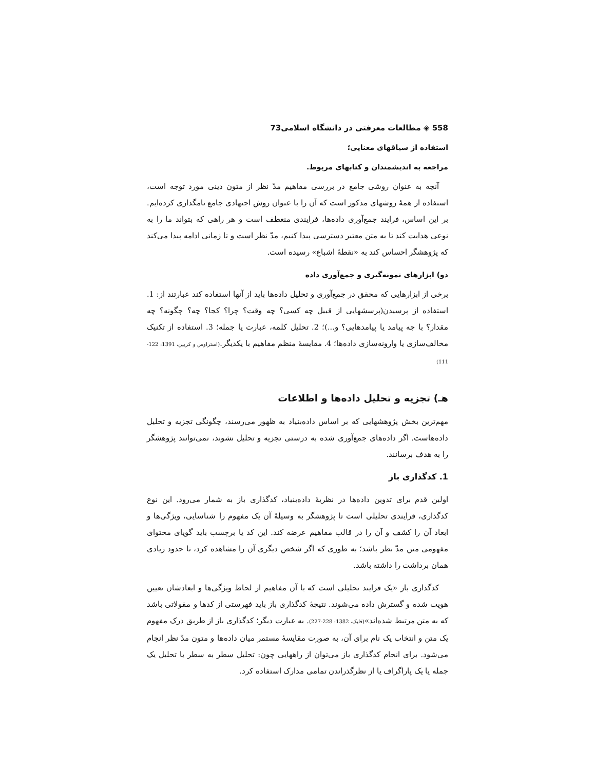558 ◈ مطالعات معرفتی در دانشگاه اسلامی73
استفاده از سیاقهای معنایی؛
مراجعه به اندیشمندان و کتابهای مربوط.
آنچه به عنوان روشی جامع در بررسی مفاهیم مدّ نظر از متون دینی مورد توجه است، استفاده از همۀ روشهای مذکور است که آن را با عنوان روش اجتهادی جامع نامگذاری کرده‌ایم. بر این اساس، فرایند جمع‌آوری داده‌ها، فرایندی منعطف است و هر راهی که بتواند ما را به نوعی هدایت کند تا به متن معتبر دسترسی پیدا کنیم، مدّ نظر است و تا زمانی ادامه پیدا می‌کند که پژوهشگر احساس کند به «نقطۀ اشباع» رسیده است.
دو) ابزارهای نمونه‌گیری و جمع‌آوری داده
برخی از ابزارهایی که محقق در جمع‌آوری و تحلیل داده‌ها باید از آنها استفاده کند عبارتند از: 1. استفاده از پرسیدن(پرسشهایی از قبیل چه کسی؟ چه وقت؟ چرا؟ کجا؟ چه؟ چگونه؟ چه مقدار؟ با چه پیامد یا پیامدهایی؟ و...)؛ 2. تحلیل کلمه، عبارت یا جمله؛ 3. استفاده از تکنیک مخالف‌سازی یا وارونه‌سازی داده‌ها؛ 4. مقایسۀ منظم مفاهیم با یکدیگر.(استراوس و کربین، 1391: 122-111)
هـ) تجزیه و تحلیل داده‌ها و اطلاعات
مهم‌ترین بخش پژوهشهایی که بر اساس داده‌بنیاد به ظهور می‌رسند، چگونگی تجزیه و تحلیل داده‌هاست. اگر داده‌های جمع‌آوری شده به درستی تجزیه و تحلیل نشوند، نمی‌توانند پژوهشگر را به هدف برسانند.
1. کدگذاری باز
اولین قدم برای تدوین داده‌ها در نظریۀ داده‌بنیاد، کدگذاری باز به شمار می‌رود. این نوع کدگذاری، فرایندی تحلیلی است تا پژوهشگر به وسیلۀ آن یک مفهوم را شناسایی، ویژگی‌ها و ابعاد آن را کشف و آن را در قالب مفاهیم عرضه کند. این کد یا برچسب باید گویای محتوای مفهومی متن مدّ نظر باشد؛ به طوری که اگر شخص دیگری آن را مشاهده کرد، تا حدود زیادی همان برداشت را داشته باشد.
کدگذاری باز «یک فرایند تحلیلی است که با آن مفاهیم از لحاظ ویژگی‌ها و ابعادشان تعیین هویت شده و گسترش داده می‌شوند. نتیجۀ کدگذاری باز باید فهرستی از کدها و مقولاتی باشد که به متن مرتبط شده‌اند»(فلیک، 1382: 228-227). به عبارت دیگر؛ کدگذاری باز از طریق درک مفهوم یک متن و انتخاب یک نام برای آن، به صورت مقایسۀ مستمر میان داده‌ها و متون مدّ نظر انجام می‌شود. برای انجام کدگذاری باز می‌توان از راههایی چون: تحلیل سطر به سطر یا تحلیل یک جمله یا یک پاراگراف یا از نظرگذراندن تمامی مدارک استفاده کرد.